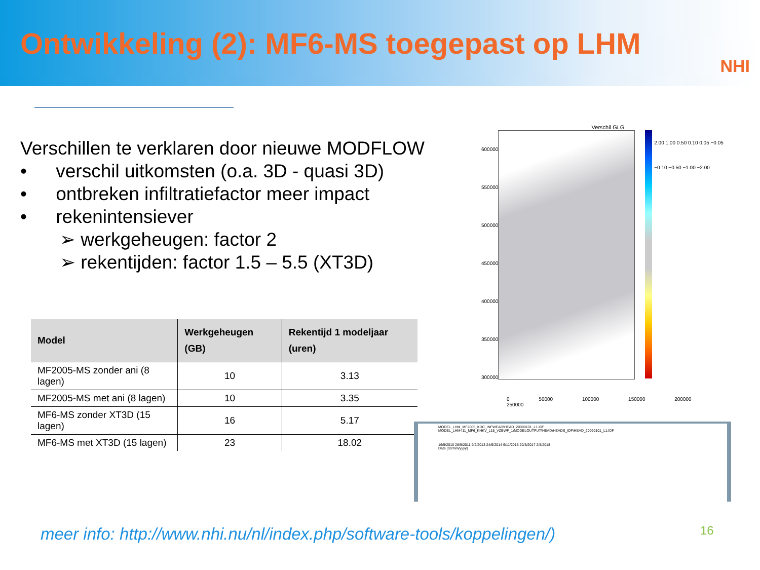Ontwikkeling (2): MF6-MS toegepast op LHM
NHI
Verschillen te verklaren door nieuwe MODFLOW
• verschil uitkomsten (o.a. 3D - quasi 3D)
• ontbreken infiltratiefactor meer impact
• rekenintensiever
➢ werkgeheugen: factor 2
➢ rekentijden: factor 1.5 – 5.5 (XT3D)
| Model | Werkgeheugen (GB) | Rekentijd 1 modeljaar (uren) |
| --- | --- | --- |
| MF2005-MS zonder ani (8 lagen) | 10 | 3.13 |
| MF2005-MS met ani (8 lagen) | 10 | 3.35 |
| MF6-MS zonder XT3D (15 lagen) | 16 | 5.17 |
| MF6-MS met XT3D (15 lagen) | 23 | 18.02 |
Verschil GLG
600000 550000 500000 450000 400000 350000 300000
2.00 1.00 0.50 0.10 0.05 −0.05 −0.10 −0.50 −1.00 −2.00
0 50000 100000 150000 200000 250000
MODEL_LHM_MF2005_KDC_INFWEAD\HEAD_20090101_L1.IDF
MODEL_LHM411_MF6_KHKV_L15_VZBWF_1\MODELOUTPUT\HEAD\HEADS_IDF\HEAD_20090101_L1.IDF
16/5/2010 28/9/2011 9/2/2013 24/6/2014 6/11/2015 20/3/2017 2/8/2018
Date [dd/mm/yyyy]
meer info: http://www.nhi.nu/nl/index.php/software-tools/koppelingen/)
16